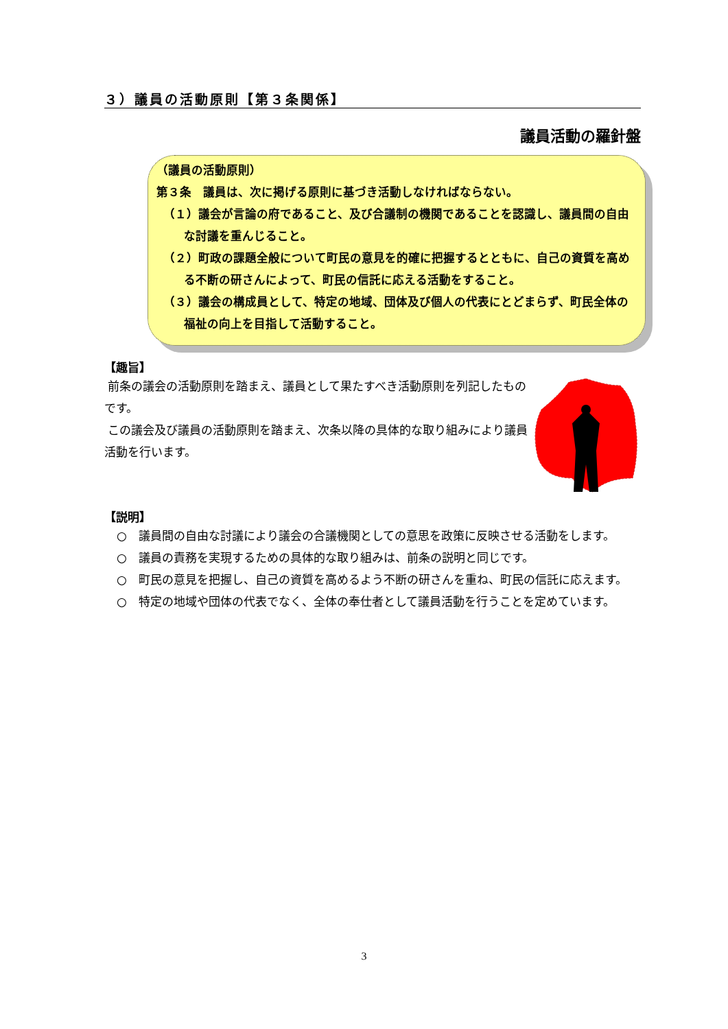３）議員の活動原則【第３条関係】
議員活動の羅針盤
（議員の活動原則）
第３条　議員は、次に掲げる原則に基づき活動しなければならない。
（１）議会が言論の府であること、及び合議制の機関であることを認識し、議員間の自由な討議を重んじること。
（２）町政の課題全般について町民の意見を的確に把握するとともに、自己の資質を高める不断の研さんによって、町民の信託に応える活動をすること。
（３）議会の構成員として、特定の地域、団体及び個人の代表にとどまらず、町民全体の福祉の向上を目指して活動すること。
【趣旨】
前条の議会の活動原則を踏まえ、議員として果たすべき活動原則を列記したものです。
この議会及び議員の活動原則を踏まえ、次条以降の具体的な取り組みにより議員活動を行います。
【説明】
○　議員間の自由な討議により議会の合議機関としての意思を政策に反映させる活動をします。
○　議員の責務を実現するための具体的な取り組みは、前条の説明と同じです。
○　町民の意見を把握し、自己の資質を高めるよう不断の研さんを重ね、町民の信託に応えます。
○　特定の地域や団体の代表でなく、全体の奉仕者として議員活動を行うことを定めています。
3